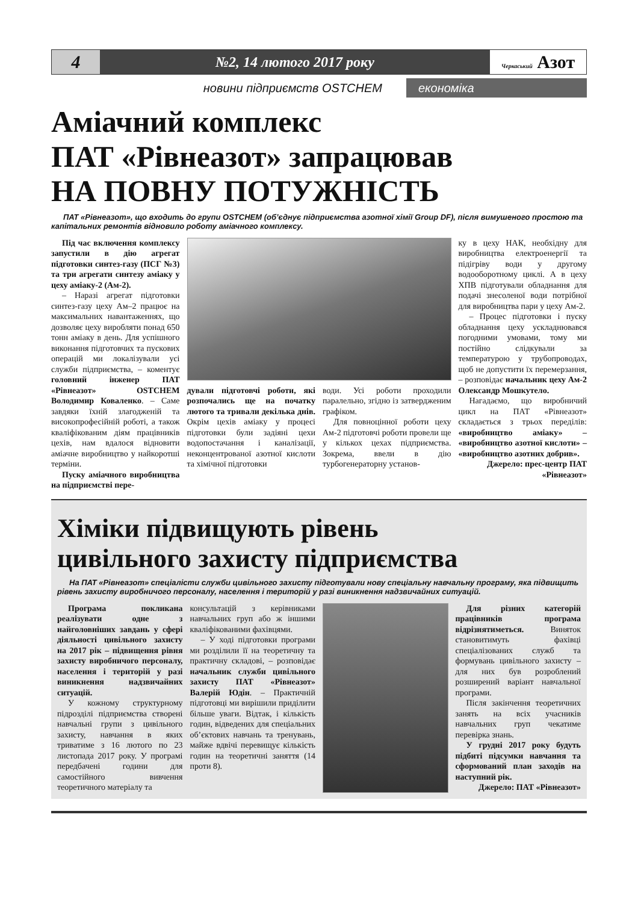4
№2, 14 лютого 2017 року
Черкаський Азот
новини підприємств OSTCHEM економіка
Аміачний комплекс
ПАТ «Рівнеазот» запрацював
НА ПОВНУ ПОТУЖНІСТЬ
ПАТ «Рівнеазот», що входить до групи OSTCHEM (об’єднує підприємства азотної хімії Group DF), після вимушеного простою та капітальних ремонтів відновило роботу аміачного комплексу.
Під час включення комплексу запустили в дію агрегат підготовки синтез-газу (ПСГ №3) та три агрегати синтезу аміаку у цеху аміаку-2 (Ам-2).
– Наразі агрегат підготовки синтез-газу цеху Ам–2 працює на максимальних навантаженнях, що дозволяє цеху виробляти понад 650 тонн аміаку в день. Для успішного виконання підготовчих та пускових операцій ми локалізували усі служби підприємства, – коментує головний інженер ПАТ «Рівнеазот» OSTCHEM Володимир Коваленко. – Саме завдяки їхній злагодженій та високопрофесійній роботі, а також кваліфікованим діям працівників цехів, нам вдалося відновити аміачне виробництво у найкоротші терміни.
Пуску аміачного виробництва на підприємстві пере-
дували підготовчі роботи, які розпочались ще на початку лютого та тривали декілька днів. Окрім цехів аміаку у процесі підготовки були задіяні цехи водопостачання і каналізації, неконцентрованої азотної кислоти та хімічної підготовки
води. Усі роботи проходили паралельно, згідно із затвердженим графіком.
Для повноцінної роботи цеху Ам-2 підготовчі роботи провели ще у кількох цехах підприємства. Зокрема, ввели в дію турбогенераторну установ-
ку в цеху НАК, необхідну для виробництва електроенергії та підігріву води у другому водооборотному циклі. А в цеху ХПВ підготували обладнання для подачі знесоленої води потрібної для виробництва пари у цеху Ам-2.
– Процес підготовки і пуску обладнання цеху ускладнювався погодними умовами, тому ми постійно слідкували за температурою у трубопроводах, щоб не допустити їх перемерзання, – розповідає начальник цеху Ам-2 Олександр Мошкутело.
Нагадаємо, що виробничий цикл на ПАТ «Рівнеазот» складається з трьох переділів: «виробництво аміаку» – «виробництво азотної кислоти» – «виробництво азотних добрив».
Джерело: прес-центр ПАТ «Рівнеазот»
Хіміки підвищують рівень
цивільного захисту підприємства
На ПАТ «Рівнеазот» спеціалісти служби цивільного захисту підготували нову спеціальну навчальну програму, яка підвищить рівень захисту виробничого персоналу, населення і територій у разі виникнення надзвичайних ситуацій.
Програма покликана реалізувати одне з найголовніших завдань у сфері діяльності цивільного захисту на 2017 рік – підвищення рівня захисту виробничого персоналу, населення і територій у разі виникнення надзвичайних ситуацій.
У кожному структурному підрозділі підприємства створені навчальні групи з цивільного захисту, навчання в яких триватиме з 16 лютого по 23 листопада 2017 року. У програмі передбачені години для самостійного вивчення теоретичного матеріалу та
консультацій з керівниками навчальних груп або ж іншими кваліфікованими фахівцями.
– У ході підготовки програми ми розділили її на теоретичну та практичну складові, – розповідає начальник служби цивільного захисту ПАТ «Рівнеазот» Валерій Юдін. – Практичній підготовці ми вирішили приділити більше уваги. Відтак, і кількість годин, відведених для спеціальних об’єктових навчань та тренувань, майже вдвічі перевищує кількість годин на теоретичні заняття (14 проти 8).
Для різних категорій працівників програма відрізнятиметься. Виняток становитимуть фахівці спеціалізованих служб та формувань цивільного захисту – для них був розроблений розширений варіант навчальної програми.
Після закінчення теоретичних занять на всіх учасників навчальних груп чекатиме перевірка знань.
У грудні 2017 року будуть підбиті підсумки навчання та сформований план заходів на наступний рік.
Джерело: ПАТ «Рівнеазот»